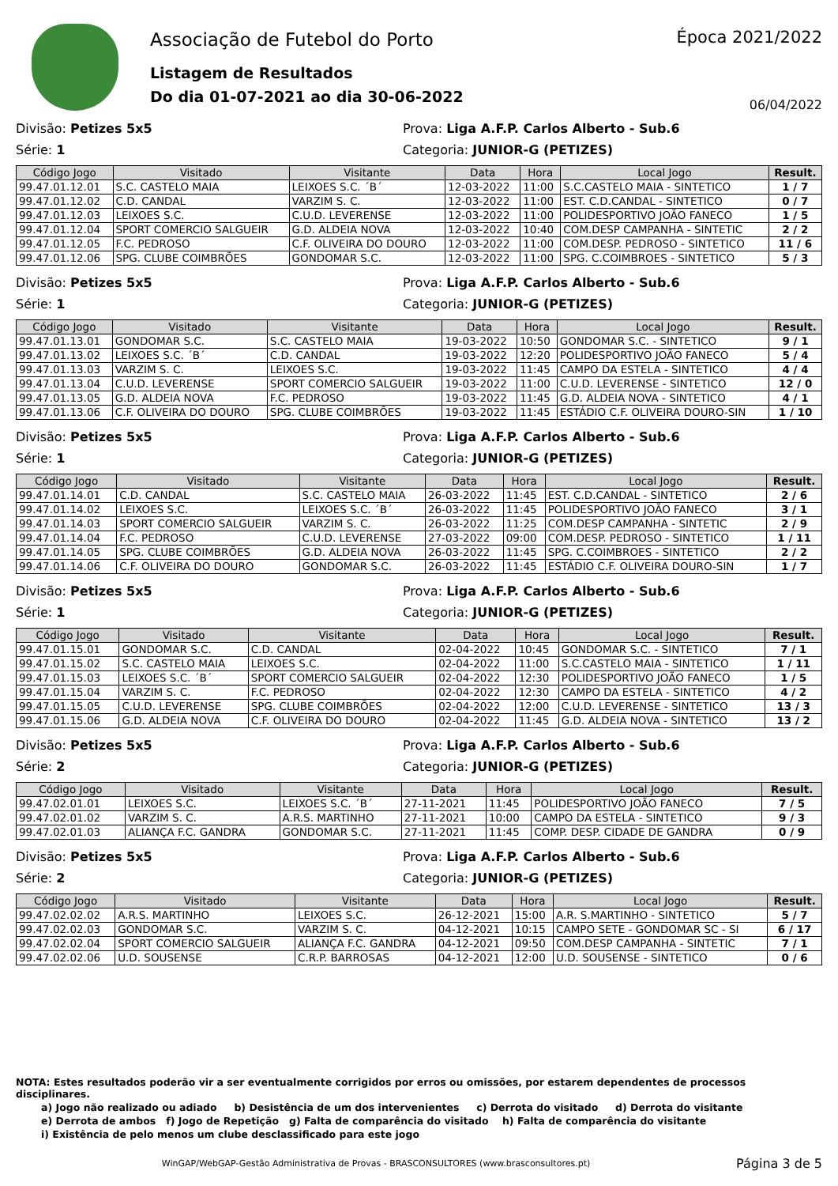Associação de Futebol do Porto
Listagem de Resultados
Do dia 01-07-2021 ao dia 30-06-2022
Época 2021/2022
06/04/2022
Divisão: Petizes 5x5 Prova: Liga A.F.P. Carlos Alberto - Sub.6
Série: 1 Categoria: JUNIOR-G (PETIZES)
| Código Jogo | Visitado | Visitante | Data | Hora | Local Jogo | Result. |
| --- | --- | --- | --- | --- | --- | --- |
| 99.47.01.12.01 | S.C. CASTELO MAIA | LEIXOES S.C. ´B´ | 12-03-2022 | 11:00 | S.C.CASTELO MAIA - SINTETICO | 1 / 7 |
| 99.47.01.12.02 | C.D. CANDAL | VARZIM S. C. | 12-03-2022 | 11:00 | EST. C.D.CANDAL - SINTETICO | 0 / 7 |
| 99.47.01.12.03 | LEIXOES S.C. | C.U.D. LEVERENSE | 12-03-2022 | 11:00 | POLIDESPORTIVO JOÃO FANECO | 1 / 5 |
| 99.47.01.12.04 | SPORT COMERCIO SALGUEIR | G.D. ALDEIA NOVA | 12-03-2022 | 10:40 | COM.DESP CAMPANHA - SINTETIC | 2 / 2 |
| 99.47.01.12.05 | F.C. PEDROSO | C.F. OLIVEIRA DO DOURO | 12-03-2022 | 11:00 | COM.DESP. PEDROSO - SINTETICO | 11 / 6 |
| 99.47.01.12.06 | SPG. CLUBE COIMBRÕES | GONDOMAR S.C. | 12-03-2022 | 11:00 | SPG. C.COIMBROES - SINTETICO | 5 / 3 |
Divisão: Petizes 5x5 Prova: Liga A.F.P. Carlos Alberto - Sub.6
Série: 1 Categoria: JUNIOR-G (PETIZES)
| Código Jogo | Visitado | Visitante | Data | Hora | Local Jogo | Result. |
| --- | --- | --- | --- | --- | --- | --- |
| 99.47.01.13.01 | GONDOMAR S.C. | S.C. CASTELO MAIA | 19-03-2022 | 10:50 | GONDOMAR S.C. - SINTETICO | 9 / 1 |
| 99.47.01.13.02 | LEIXOES S.C. ´B´ | C.D. CANDAL | 19-03-2022 | 12:20 | POLIDESPORTIVO JOÃO FANECO | 5 / 4 |
| 99.47.01.13.03 | VARZIM S. C. | LEIXOES S.C. | 19-03-2022 | 11:45 | CAMPO DA ESTELA - SINTETICO | 4 / 4 |
| 99.47.01.13.04 | C.U.D. LEVERENSE | SPORT COMERCIO SALGUEIR | 19-03-2022 | 11:00 | C.U.D. LEVERENSE - SINTETICO | 12 / 0 |
| 99.47.01.13.05 | G.D. ALDEIA NOVA | F.C. PEDROSO | 19-03-2022 | 11:45 | G.D. ALDEIA NOVA - SINTETICO | 4 / 1 |
| 99.47.01.13.06 | C.F. OLIVEIRA DO DOURO | SPG. CLUBE COIMBRÕES | 19-03-2022 | 11:45 | ESTÁDIO C.F. OLIVEIRA DOURO-SIN | 1 / 10 |
Divisão: Petizes 5x5 Prova: Liga A.F.P. Carlos Alberto - Sub.6
Série: 1 Categoria: JUNIOR-G (PETIZES)
| Código Jogo | Visitado | Visitante | Data | Hora | Local Jogo | Result. |
| --- | --- | --- | --- | --- | --- | --- |
| 99.47.01.14.01 | C.D. CANDAL | S.C. CASTELO MAIA | 26-03-2022 | 11:45 | EST. C.D.CANDAL - SINTETICO | 2 / 6 |
| 99.47.01.14.02 | LEIXOES S.C. | LEIXOES S.C. ´B´ | 26-03-2022 | 11:45 | POLIDESPORTIVO JOÃO FANECO | 3 / 1 |
| 99.47.01.14.03 | SPORT COMERCIO SALGUEIR | VARZIM S. C. | 26-03-2022 | 11:25 | COM.DESP CAMPANHA - SINTETIC | 2 / 9 |
| 99.47.01.14.04 | F.C. PEDROSO | C.U.D. LEVERENSE | 27-03-2022 | 09:00 | COM.DESP. PEDROSO - SINTETICO | 1 / 11 |
| 99.47.01.14.05 | SPG. CLUBE COIMBRÕES | G.D. ALDEIA NOVA | 26-03-2022 | 11:45 | SPG. C.COIMBROES - SINTETICO | 2 / 2 |
| 99.47.01.14.06 | C.F. OLIVEIRA DO DOURO | GONDOMAR S.C. | 26-03-2022 | 11:45 | ESTÁDIO C.F. OLIVEIRA DOURO-SIN | 1 / 7 |
Divisão: Petizes 5x5 Prova: Liga A.F.P. Carlos Alberto - Sub.6
Série: 1 Categoria: JUNIOR-G (PETIZES)
| Código Jogo | Visitado | Visitante | Data | Hora | Local Jogo | Result. |
| --- | --- | --- | --- | --- | --- | --- |
| 99.47.01.15.01 | GONDOMAR S.C. | C.D. CANDAL | 02-04-2022 | 10:45 | GONDOMAR S.C. - SINTETICO | 7 / 1 |
| 99.47.01.15.02 | S.C. CASTELO MAIA | LEIXOES S.C. | 02-04-2022 | 11:00 | S.C.CASTELO MAIA - SINTETICO | 1 / 11 |
| 99.47.01.15.03 | LEIXOES S.C. ´B´ | SPORT COMERCIO SALGUEIR | 02-04-2022 | 12:30 | POLIDESPORTIVO JOÃO FANECO | 1 / 5 |
| 99.47.01.15.04 | VARZIM S. C. | F.C. PEDROSO | 02-04-2022 | 12:30 | CAMPO DA ESTELA - SINTETICO | 4 / 2 |
| 99.47.01.15.05 | C.U.D. LEVERENSE | SPG. CLUBE COIMBRÕES | 02-04-2022 | 12:00 | C.U.D. LEVERENSE - SINTETICO | 13 / 3 |
| 99.47.01.15.06 | G.D. ALDEIA NOVA | C.F. OLIVEIRA DO DOURO | 02-04-2022 | 11:45 | G.D. ALDEIA NOVA - SINTETICO | 13 / 2 |
Divisão: Petizes 5x5 Prova: Liga A.F.P. Carlos Alberto - Sub.6
Série: 2 Categoria: JUNIOR-G (PETIZES)
| Código Jogo | Visitado | Visitante | Data | Hora | Local Jogo | Result. |
| --- | --- | --- | --- | --- | --- | --- |
| 99.47.02.01.01 | LEIXOES S.C. | LEIXOES S.C. ´B´ | 27-11-2021 | 11:45 | POLIDESPORTIVO JOÃO FANECO | 7 / 5 |
| 99.47.02.01.02 | VARZIM S. C. | A.R.S. MARTINHO | 27-11-2021 | 10:00 | CAMPO DA ESTELA - SINTETICO | 9 / 3 |
| 99.47.02.01.03 | ALIANÇA F.C. GANDRA | GONDOMAR S.C. | 27-11-2021 | 11:45 | COMP. DESP. CIDADE DE GANDRA | 0 / 9 |
Divisão: Petizes 5x5 Prova: Liga A.F.P. Carlos Alberto - Sub.6
Série: 2 Categoria: JUNIOR-G (PETIZES)
| Código Jogo | Visitado | Visitante | Data | Hora | Local Jogo | Result. |
| --- | --- | --- | --- | --- | --- | --- |
| 99.47.02.02.02 | A.R.S. MARTINHO | LEIXOES S.C. | 26-12-2021 | 15:00 | A.R. S.MARTINHO - SINTETICO | 5 / 7 |
| 99.47.02.02.03 | GONDOMAR S.C. | VARZIM S. C. | 04-12-2021 | 10:15 | CAMPO SETE - GONDOMAR SC - SI | 6 / 17 |
| 99.47.02.02.04 | SPORT COMERCIO SALGUEIR | ALIANÇA F.C. GANDRA | 04-12-2021 | 09:50 | COM.DESP CAMPANHA - SINTETIC | 7 / 1 |
| 99.47.02.02.06 | U.D. SOUSENSE | C.R.P. BARROSAS | 04-12-2021 | 12:00 | U.D. SOUSENSE - SINTETICO | 0 / 6 |
NOTA: Estes resultados poderão vir a ser eventualmente corrigidos por erros ou omissões, por estarem dependentes de processos disciplinares.
a) Jogo não realizado ou adiado b) Desistência de um dos intervenientes c) Derrota do visitado d) Derrota do visitante
e) Derrota de ambos f) Jogo de Repetição g) Falta de comparência do visitado h) Falta de comparência do visitante
i) Existência de pelo menos um clube desclassificado para este jogo
WinGAP/WebGAP-Gestão Administrativa de Provas - BRASCONSULTORES (www.brasconsultores.pt) Página 3 de 5